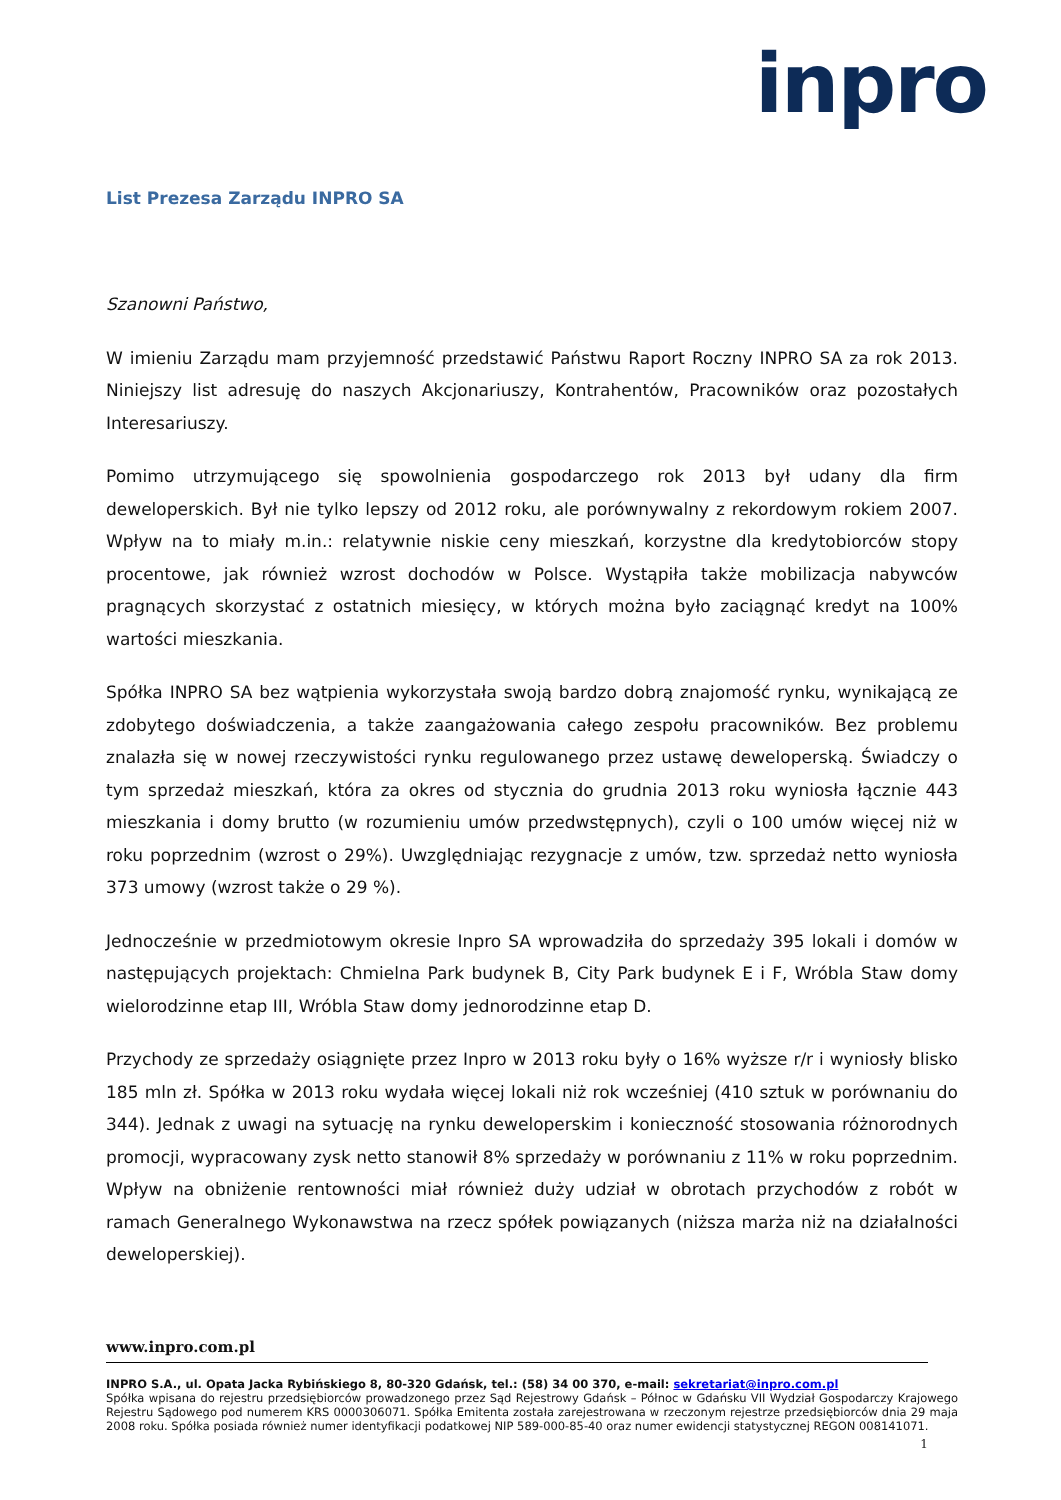inpro
List Prezesa Zarządu INPRO SA
Szanowni Państwo,
W imieniu Zarządu mam przyjemność przedstawić Państwu Raport Roczny INPRO SA za rok 2013. Niniejszy list adresuję do naszych Akcjonariuszy, Kontrahentów, Pracowników oraz pozostałych Interesariuszy.
Pomimo utrzymującego się spowolnienia gospodarczego rok 2013 był udany dla firm deweloperskich. Był nie tylko lepszy od 2012 roku, ale porównywalny z rekordowym rokiem 2007. Wpływ na to miały m.in.: relatywnie niskie ceny mieszkań, korzystne dla kredytobiorców stopy procentowe, jak również wzrost dochodów w Polsce. Wystąpiła także mobilizacja nabywców pragnących skorzystać z ostatnich miesięcy, w których można było zaciągnąć kredyt na 100% wartości mieszkania.
Spółka INPRO SA bez wątpienia wykorzystała swoją bardzo dobrą znajomość rynku, wynikającą ze zdobytego doświadczenia, a także zaangażowania całego zespołu pracowników. Bez problemu znalazła się w nowej rzeczywistości rynku regulowanego przez ustawę deweloperską. Świadczy o tym sprzedaż mieszkań, która za okres od stycznia do grudnia 2013 roku wyniosła łącznie 443 mieszkania i domy brutto (w rozumieniu umów przedwstępnych), czyli o 100 umów więcej niż w roku poprzednim (wzrost o 29%). Uwzględniając rezygnacje z umów, tzw. sprzedaż netto wyniosła 373 umowy (wzrost także o 29 %).
Jednocześnie w przedmiotowym okresie Inpro SA wprowadziła do sprzedaży 395 lokali i domów w następujących projektach: Chmielna Park budynek B, City Park budynek E i F, Wróbla Staw domy wielorodzinne etap III, Wróbla Staw domy jednorodzinne etap D.
Przychody ze sprzedaży osiągnięte przez Inpro w 2013 roku były o 16% wyższe r/r i wyniosły blisko 185 mln zł. Spółka w 2013 roku wydała więcej lokali niż rok wcześniej (410 sztuk w porównaniu do 344). Jednak z uwagi na sytuację na rynku deweloperskim i konieczność stosowania różnorodnych promocji, wypracowany zysk netto stanowił 8% sprzedaży w porównaniu z 11% w roku poprzednim. Wpływ na obniżenie rentowności miał również duży udział w obrotach przychodów z robót w ramach Generalnego Wykonawstwa na rzecz spółek powiązanych (niższa marża niż na działalności deweloperskiej).
www.inpro.com.pl
INPRO S.A., ul. Opata Jacka Rybińskiego 8, 80-320 Gdańsk, tel.: (58) 34 00 370, e-mail: sekretariat@inpro.com.pl
Spółka wpisana do rejestru przedsiębiorców prowadzonego przez Sąd Rejestrowy Gdańsk – Północ w Gdańsku VII Wydział Gospodarczy Krajowego Rejestru Sądowego pod numerem KRS 0000306071. Spółka Emitenta została zarejestrowana w rzeczonym rejestrze przedsiębiorców dnia 29 maja 2008 roku. Spółka posiada również numer identyfikacji podatkowej NIP 589-000-85-40 oraz numer ewidencji statystycznej REGON 008141071.
1